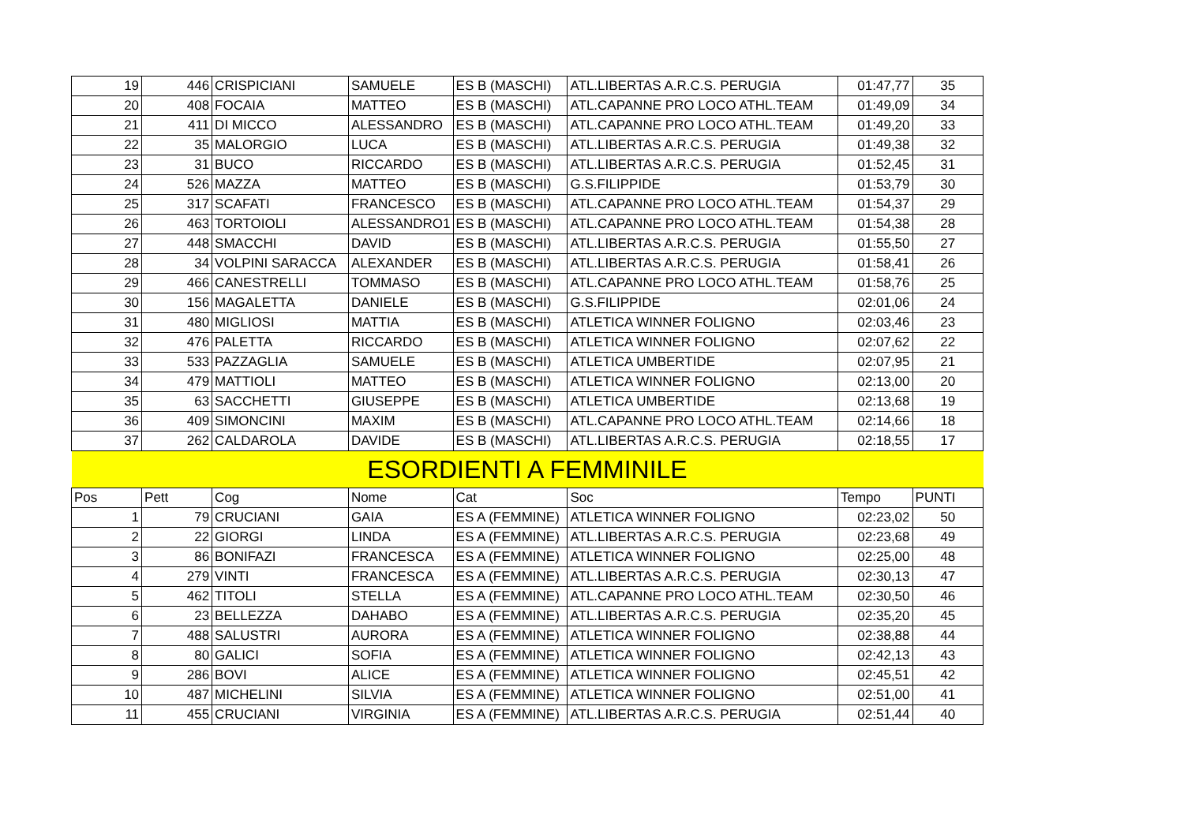| 19 | 446 | CRISPICIANI | SAMUELE | ES B (MASCHI) | ATL.LIBERTAS A.R.C.S. PERUGIA | 01:47,77 | 35 |
| 20 | 408 | FOCAIA | MATTEO | ES B (MASCHI) | ATL.CAPANNE PRO LOCO ATHL.TEAM | 01:49,09 | 34 |
| 21 | 411 | DI MICCO | ALESSANDRO | ES B (MASCHI) | ATL.CAPANNE PRO LOCO ATHL.TEAM | 01:49,20 | 33 |
| 22 | 35 | MALORGIO | LUCA | ES B (MASCHI) | ATL.LIBERTAS A.R.C.S. PERUGIA | 01:49,38 | 32 |
| 23 | 31 | BUCO | RICCARDO | ES B (MASCHI) | ATL.LIBERTAS A.R.C.S. PERUGIA | 01:52,45 | 31 |
| 24 | 526 | MAZZA | MATTEO | ES B (MASCHI) | G.S.FILIPPIDE | 01:53,79 | 30 |
| 25 | 317 | SCAFATI | FRANCESCO | ES B (MASCHI) | ATL.CAPANNE PRO LOCO ATHL.TEAM | 01:54,37 | 29 |
| 26 | 463 | TORTOIOLI | ALESSANDRO1 | ES B (MASCHI) | ATL.CAPANNE PRO LOCO ATHL.TEAM | 01:54,38 | 28 |
| 27 | 448 | SMACCHI | DAVID | ES B (MASCHI) | ATL.LIBERTAS A.R.C.S. PERUGIA | 01:55,50 | 27 |
| 28 | 34 | VOLPINI SARACCA | ALEXANDER | ES B (MASCHI) | ATL.LIBERTAS A.R.C.S. PERUGIA | 01:58,41 | 26 |
| 29 | 466 | CANESTRELLI | TOMMASO | ES B (MASCHI) | ATL.CAPANNE PRO LOCO ATHL.TEAM | 01:58,76 | 25 |
| 30 | 156 | MAGALETTA | DANIELE | ES B (MASCHI) | G.S.FILIPPIDE | 02:01,06 | 24 |
| 31 | 480 | MIGLIOSI | MATTIA | ES B (MASCHI) | ATLETICA WINNER FOLIGNO | 02:03,46 | 23 |
| 32 | 476 | PALETTA | RICCARDO | ES B (MASCHI) | ATLETICA WINNER FOLIGNO | 02:07,62 | 22 |
| 33 | 533 | PAZZAGLIA | SAMUELE | ES B (MASCHI) | ATLETICA UMBERTIDE | 02:07,95 | 21 |
| 34 | 479 | MATTIOLI | MATTEO | ES B (MASCHI) | ATLETICA WINNER FOLIGNO | 02:13,00 | 20 |
| 35 | 63 | SACCHETTI | GIUSEPPE | ES B (MASCHI) | ATLETICA UMBERTIDE | 02:13,68 | 19 |
| 36 | 409 | SIMONCINI | MAXIM | ES B (MASCHI) | ATL.CAPANNE PRO LOCO ATHL.TEAM | 02:14,66 | 18 |
| 37 | 262 | CALDAROLA | DAVIDE | ES B (MASCHI) | ATL.LIBERTAS A.R.C.S. PERUGIA | 02:18,55 | 17 |
| ESORDIENTI A FEMMINILE | | | | | | | |
| Pos | Pett | Cog | Nome | Cat | Soc | Tempo | PUNTI |
| 1 | 79 | CRUCIANI | GAIA | ES A (FEMMINE) | ATLETICA WINNER FOLIGNO | 02:23,02 | 50 |
| 2 | 22 | GIORGI | LINDA | ES A (FEMMINE) | ATL.LIBERTAS A.R.C.S. PERUGIA | 02:23,68 | 49 |
| 3 | 86 | BONIFAZI | FRANCESCA | ES A (FEMMINE) | ATLETICA WINNER FOLIGNO | 02:25,00 | 48 |
| 4 | 279 | VINTI | FRANCESCA | ES A (FEMMINE) | ATL.LIBERTAS A.R.C.S. PERUGIA | 02:30,13 | 47 |
| 5 | 462 | TITOLI | STELLA | ES A (FEMMINE) | ATL.CAPANNE PRO LOCO ATHL.TEAM | 02:30,50 | 46 |
| 6 | 23 | BELLEZZA | DAHABO | ES A (FEMMINE) | ATL.LIBERTAS A.R.C.S. PERUGIA | 02:35,20 | 45 |
| 7 | 488 | SALUSTRI | AURORA | ES A (FEMMINE) | ATLETICA WINNER FOLIGNO | 02:38,88 | 44 |
| 8 | 80 | GALICI | SOFIA | ES A (FEMMINE) | ATLETICA WINNER FOLIGNO | 02:42,13 | 43 |
| 9 | 286 | BOVI | ALICE | ES A (FEMMINE) | ATLETICA WINNER FOLIGNO | 02:45,51 | 42 |
| 10 | 487 | MICHELINI | SILVIA | ES A (FEMMINE) | ATLETICA WINNER FOLIGNO | 02:51,00 | 41 |
| 11 | 455 | CRUCIANI | VIRGINIA | ES A (FEMMINE) | ATL.LIBERTAS A.R.C.S. PERUGIA | 02:51,44 | 40 |